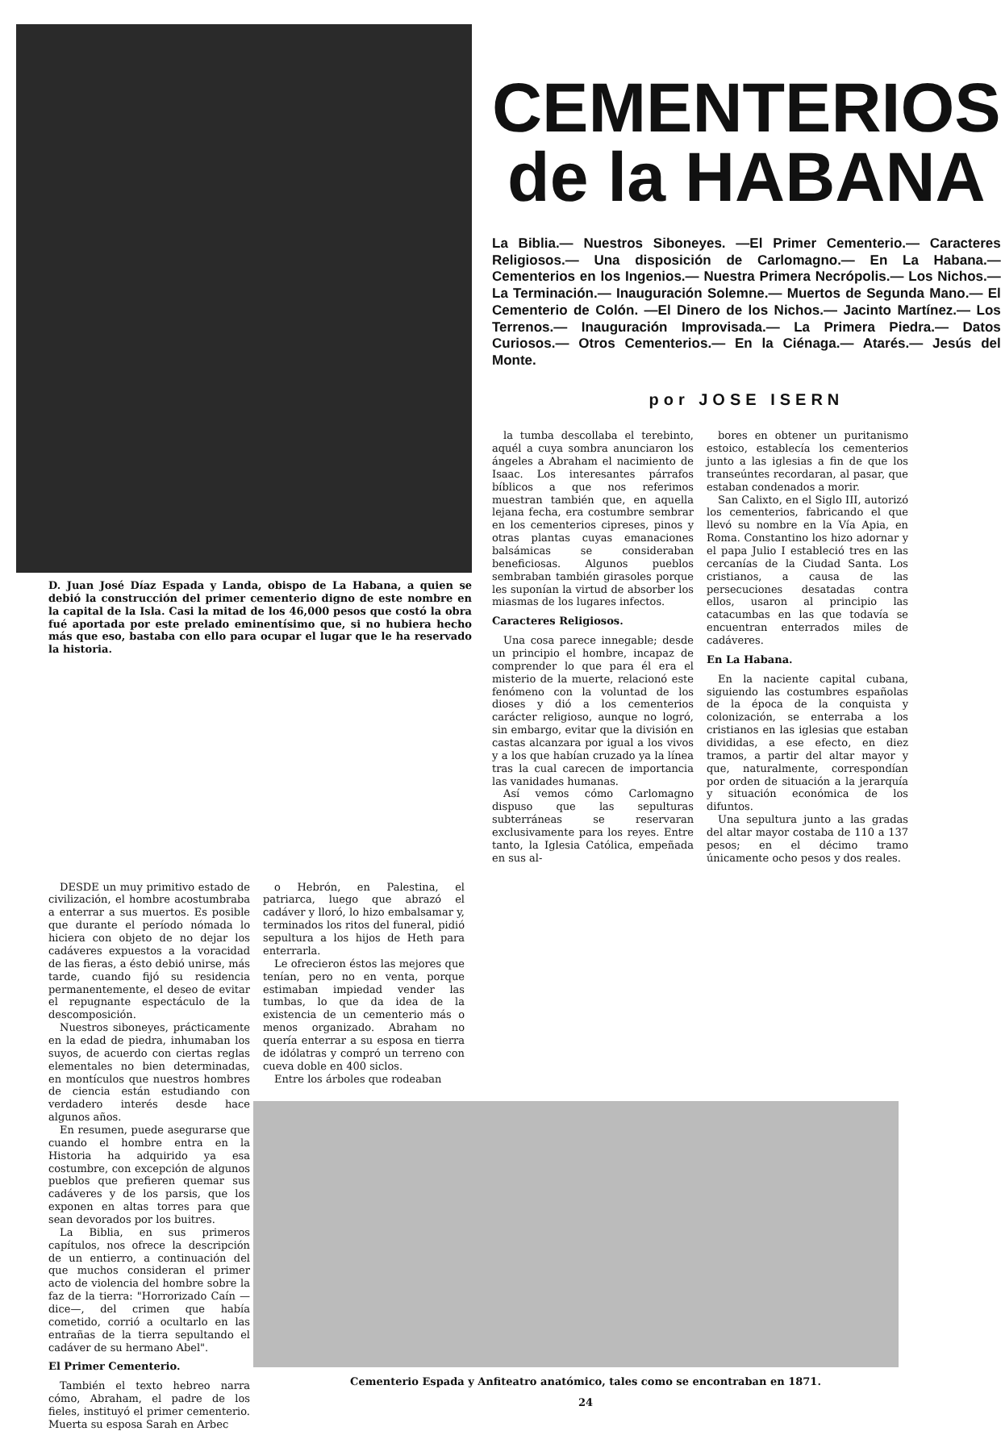D. Juan José Díaz Espada y Landa, obispo de La Habana, a quien se debió la construcción del primer cementerio digno de este nombre en la capital de la Isla. Casi la mitad de los 46,000 pesos que costó la obra fué aportada por este prelado eminentísimo que, si no hubiera hecho más que eso, bastaba con ello para ocupar el lugar que le ha reservado la historia.
CEMENTERIOS
de la HABANA
La Biblia.— Nuestros Siboneyes. —El Primer Cementerio.— Caracteres Religiosos.— Una disposición de Carlomagno.— En La Habana.— Cementerios en los Ingenios.— Nuestra Primera Necrópolis.— Los Nichos.— La Terminación.— Inauguración Solemne.— Muertos de Segunda Mano.— El Cementerio de Colón. —El Dinero de los Nichos.— Jacinto Martínez.— Los Terrenos.— Inauguración Improvisada.— La Primera Piedra.— Datos Curiosos.— Otros Cementerios.— En la Ciénaga.— Atarés.— Jesús del Monte.
por JOSE ISERN
la tumba descollaba el terebinto, aquél a cuya sombra anunciaron los ángeles a Abraham el nacimiento de Isaac. Los interesantes párrafos bíblicos a que nos referimos muestran también que, en aquella lejana fecha, era costumbre sembrar en los cementerios cipreses, pinos y otras plantas cuyas emanaciones balsámicas se consideraban beneficiosas. Algunos pueblos sembraban también girasoles porque les suponían la virtud de absorber los miasmas de los lugares infectos.
Caracteres Religiosos.
Una cosa parece innegable; desde un principio el hombre, incapaz de comprender lo que para él era el misterio de la muerte, relacionó este fenómeno con la voluntad de los dioses y dió a los cementerios carácter religioso, aunque no logró, sin embargo, evitar que la división en castas alcanzara por igual a los vivos y a los que habían cruzado ya la línea tras la cual carecen de importancia las vanidades humanas.
Así vemos cómo Carlomagno dispuso que las sepulturas subterráneas se reservaran exclusivamente para los reyes. Entre tanto, la Iglesia Católica, empeñada en sus al-
bores en obtener un puritanismo estoico, establecía los cementerios junto a las iglesias a fin de que los transeúntes recordaran, al pasar, que estaban condenados a morir.
San Calixto, en el Siglo III, autorizó los cementerios, fabricando el que llevó su nombre en la Vía Apia, en Roma. Constantino los hizo adornar y el papa Julio I estableció tres en las cercanías de la Ciudad Santa. Los cristianos, a causa de las persecuciones desatadas contra ellos, usaron al principio las catacumbas en las que todavía se encuentran enterrados miles de cadáveres.
En La Habana.
En la naciente capital cubana, siguiendo las costumbres españolas de la época de la conquista y colonización, se enterraba a los cristianos en las iglesias que estaban divididas, a ese efecto, en diez tramos, a partir del altar mayor y que, naturalmente, correspondían por orden de situación a la jerarquía y situación económica de los difuntos.
Una sepultura junto a las gradas del altar mayor costaba de 110 a 137 pesos; en el décimo tramo únicamente ocho pesos y dos reales.
DESDE un muy primitivo estado de civilización, el hombre acostumbraba a enterrar a sus muertos. Es posible que durante el período nómada lo hiciera con objeto de no dejar los cadáveres expuestos a la voracidad de las fieras, a ésto debió unirse, más tarde, cuando fijó su residencia permanentemente, el deseo de evitar el repugnante espectáculo de la descomposición.
Nuestros siboneyes, prácticamente en la edad de piedra, inhumaban los suyos, de acuerdo con ciertas reglas elementales no bien determinadas, en montículos que nuestros hombres de ciencia están estudiando con verdadero interés desde hace algunos años.
En resumen, puede asegurarse que cuando el hombre entra en la Historia ha adquirido ya esa costumbre, con excepción de algunos pueblos que prefieren quemar sus cadáveres y de los parsis, que los exponen en altas torres para que sean devorados por los buitres.
La Biblia, en sus primeros capítulos, nos ofrece la descripción de un entierro, a continuación del que muchos consideran el primer acto de violencia del hombre sobre la faz de la tierra: "Horrorizado Caín —dice—, del crimen que había cometido, corrió a ocultarlo en las entrañas de la tierra sepultando el cadáver de su hermano Abel".
El Primer Cementerio.
También el texto hebreo narra cómo, Abraham, el padre de los fieles, instituyó el primer cementerio. Muerta su esposa Sarah en Arbec
o Hebrón, en Palestina, el patriarca, luego que abrazó el cadáver y lloró, lo hizo embalsamar y, terminados los ritos del funeral, pidió sepultura a los hijos de Heth para enterrarla.
Le ofrecieron éstos las mejores que tenían, pero no en venta, porque estimaban impiedad vender las tumbas, lo que da idea de la existencia de un cementerio más o menos organizado. Abraham no quería enterrar a su esposa en tierra de idólatras y compró un terreno con cueva doble en 400 siclos.
Entre los árboles que rodeaban
Cementerio Espada y Anfiteatro anatómico, tales como se encontraban en 1871.
24